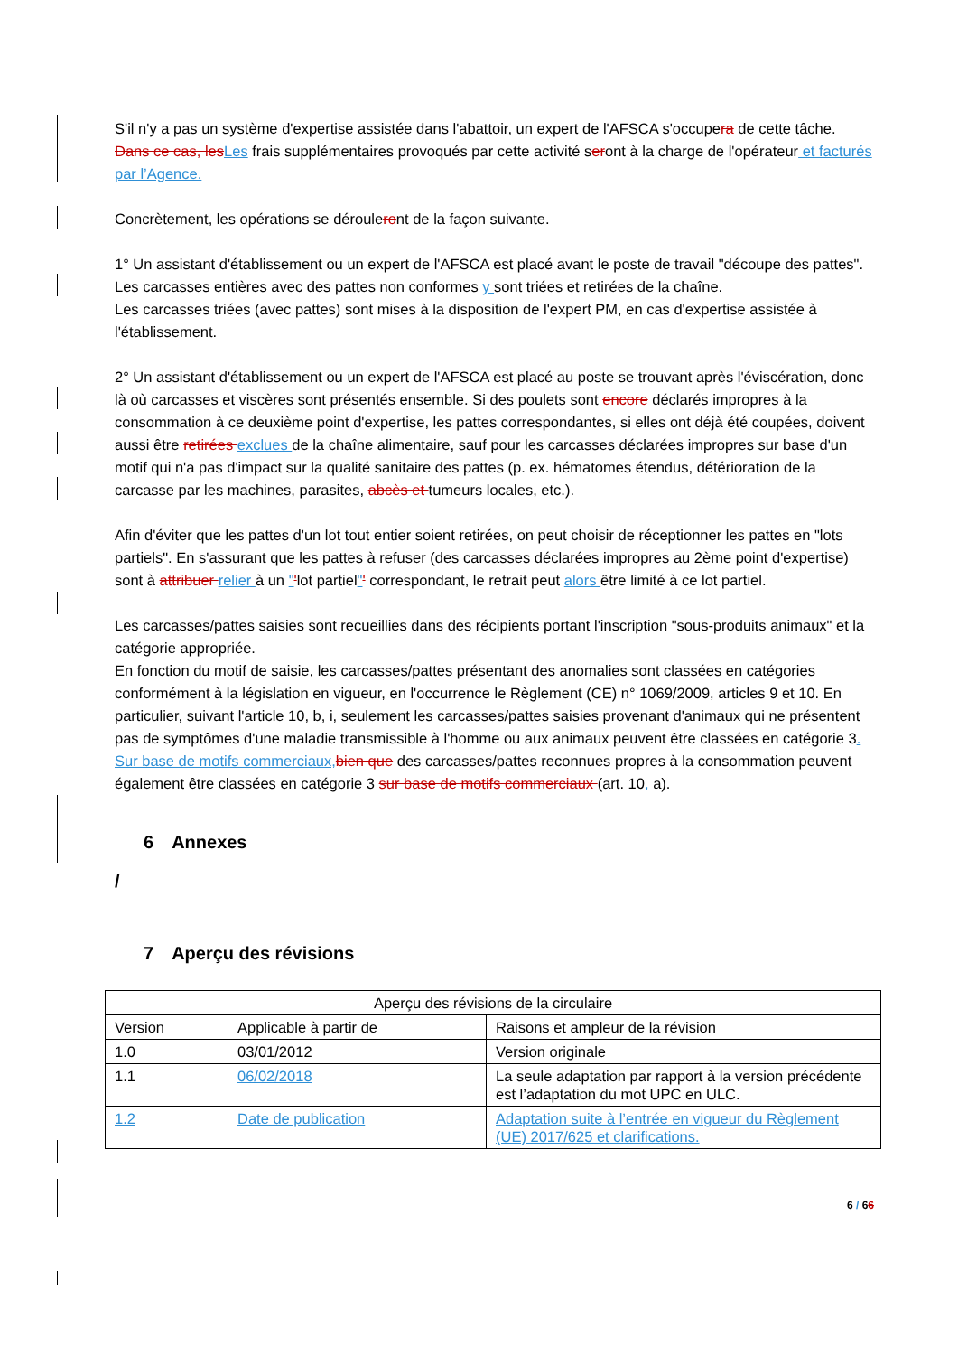S'il n'y a pas un système d'expertise assistée dans l'abattoir, un expert de l'AFSCA s'occupera de cette tâche. Dans ce cas, les Les frais supplémentaires provoqués par cette activité seront à la charge de l'opérateur et facturés par l’Agence.
Concrètement, les opérations se dérouleront de la façon suivante.
1° Un assistant d'établissement ou un expert de l'AFSCA est placé avant le poste de travail "découpe des pattes". Les carcasses entières avec des pattes non conformes y sont triées et retirées de la chaîne.
Les carcasses triées (avec pattes) sont mises à la disposition de l'expert PM, en cas d'expertise assistée à l'établissement.
2° Un assistant d'établissement ou un expert de l'AFSCA est placé au poste se trouvant après l'éviscération, donc là où carcasses et viscères sont présentés ensemble. Si des poulets sont encore déclarés impropres à la consommation à ce deuxième point d'expertise, les pattes correspondantes, si elles ont déjà été coupées, doivent aussi être retirées exclues de la chaîne alimentaire, sauf pour les carcasses déclarées impropres sur base d'un motif qui n'a pas d'impact sur la qualité sanitaire des pattes (p. ex. hématomes étendus, détérioration de la carcasse par les machines, parasites, abcès et tumeurs locales, etc.).
Afin d'éviter que les pattes d'un lot tout entier soient retirées, on peut choisir de réceptionner les pattes en "lots partiels". En s'assurant que les pattes à refuser (des carcasses déclarées impropres au 2ème point d'expertise) sont à attribuer relier à un "'lot partiel"' correspondant, le retrait peut alors être limité à ce lot partiel.
Les carcasses/pattes saisies sont recueillies dans des récipients portant l'inscription "sous-produits animaux" et la catégorie appropriée.
En fonction du motif de saisie, les carcasses/pattes présentant des anomalies sont classées en catégories conformément à la législation en vigueur, en l'occurrence le Règlement (CE) n° 1069/2009, articles 9 et 10. En particulier, suivant l'article 10, b, i, seulement les carcasses/pattes saisies provenant d'animaux qui ne présentent pas de symptômes d'une maladie transmissible à l'homme ou aux animaux peuvent être classées en catégorie 3. Sur base de motifs commerciaux, bien que des carcasses/pattes reconnues propres à la consommation peuvent également être classées en catégorie 3 sur base de motifs commerciaux (art. 10, a).
6 Annexes
/
7 Aperçu des révisions
| Aperçu des révisions de la circulaire | | |
| Version | Applicable à partir de | Raisons et ampleur de la révision |
| 1.0 | 03/01/2012 | Version originale |
| 1.1 | 06/02/2018 | La seule adaptation par rapport à la version précédente est l’adaptation du mot UPC en ULC. |
| 1.2 | Date de publication | Adaptation suite à l’entrée en vigueur du Règlement (UE) 2017/625 et clarifications. |
6 / 66